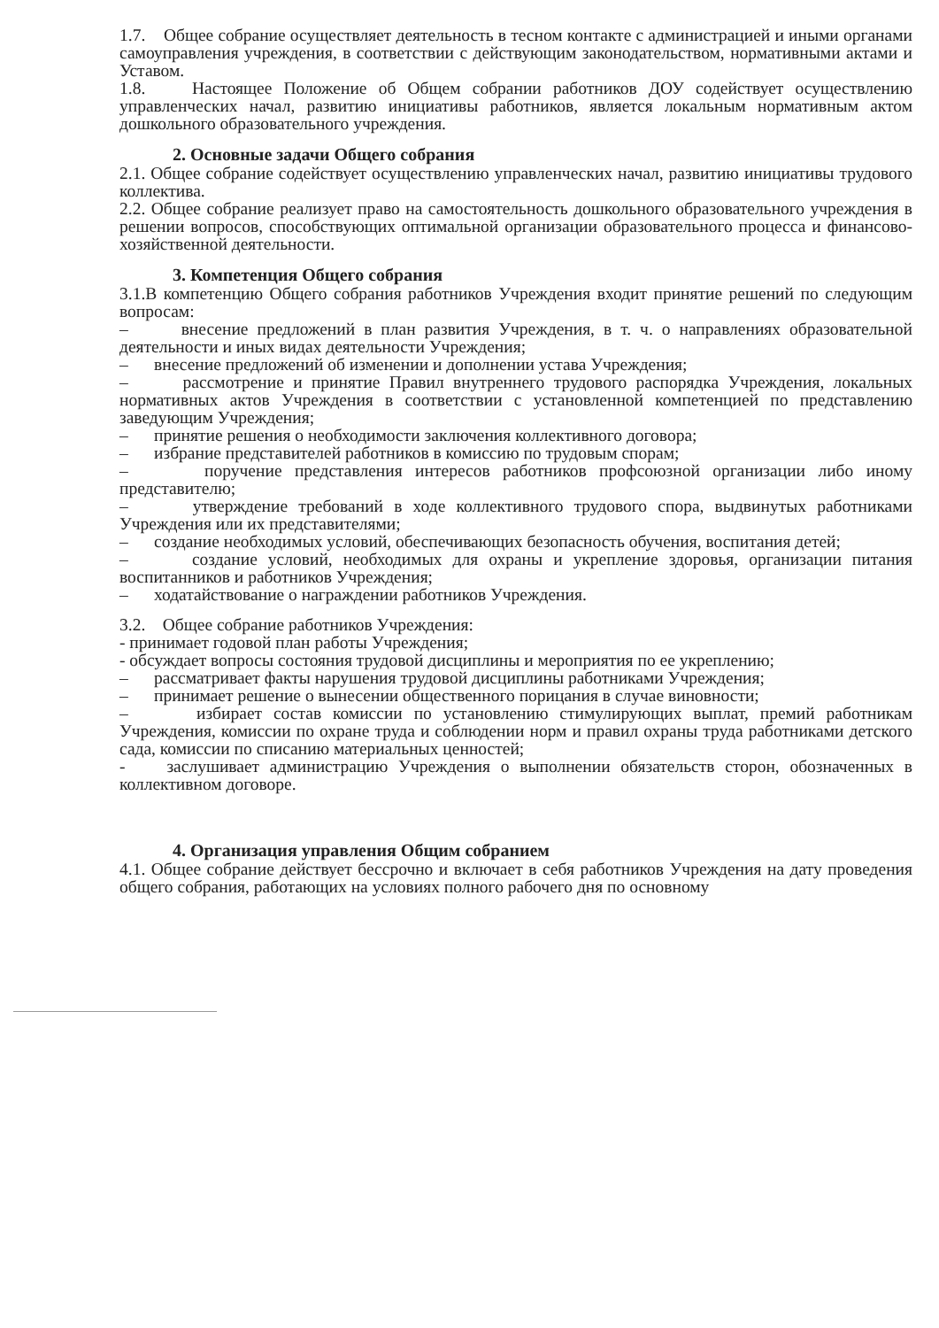1.7. Общее собрание осуществляет деятельность в тесном контакте с администрацией и иными органами самоуправления учреждения, в соответствии с действующим законодательством, нормативными актами и Уставом.
1.8. Настоящее Положение об Общем собрании работников ДОУ содействует осуществлению управленческих начал, развитию инициативы работников, является локальным нормативным актом дошкольного образовательного учреждения.
2. Основные задачи Общего собрания
2.1. Общее собрание содействует осуществлению управленческих начал, развитию инициативы трудового коллектива.
2.2. Общее собрание реализует право на самостоятельность дошкольного образовательного учреждения в решении вопросов, способствующих оптимальной организации образовательного процесса и финансово-хозяйственной деятельности.
3. Компетенция Общего собрания
3.1.В компетенцию Общего собрания работников Учреждения входит принятие решений по следующим вопросам:
– внесение предложений в план развития Учреждения, в т. ч. о направлениях образовательной деятельности и иных видах деятельности Учреждения;
– внесение предложений об изменении и дополнении устава Учреждения;
– рассмотрение и принятие Правил внутреннего трудового распорядка Учреждения, локальных нормативных актов Учреждения в соответствии с установленной компетенцией по представлению заведующим Учреждения;
– принятие решения о необходимости заключения коллективного договора;
– избрание представителей работников в комиссию по трудовым спорам;
– поручение представления интересов работников профсоюзной организации либо иному представителю;
– утверждение требований в ходе коллективного трудового спора, выдвинутых работниками Учреждения или их представителями;
– создание необходимых условий, обеспечивающих безопасность обучения, воспитания детей;
– создание условий, необходимых для охраны и укрепление здоровья, организации питания воспитанников и работников Учреждения;
– ходатайствование о награждении работников Учреждения.
3.2. Общее собрание работников Учреждения:
- принимает годовой план работы Учреждения;
- обсуждает вопросы состояния трудовой дисциплины и мероприятия по ее укреплению;
– рассматривает факты нарушения трудовой дисциплины работниками Учреждения;
– принимает решение о вынесении общественного порицания в случае виновности;
– избирает состав комиссии по установлению стимулирующих выплат, премий работникам Учреждения, комиссии по охране труда и соблюдении норм и правил охраны труда работниками детского сада, комиссии по списанию материальных ценностей;
- заслушивает администрацию Учреждения о выполнении обязательств сторон, обозначенных в коллективном договоре.
4. Организация управления Общим собранием
4.1. Общее собрание действует бессрочно и включает в себя работников Учреждения на дату проведения общего собрания, работающих на условиях полного рабочего дня по основному